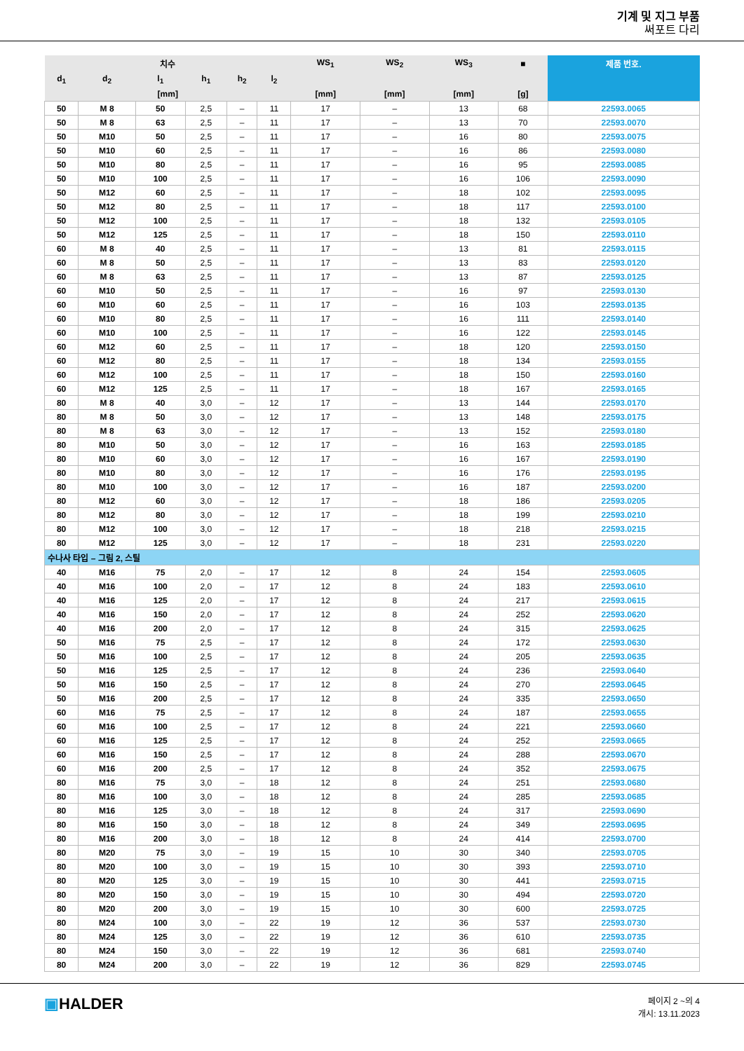기계 및 지그 부품
써포트 다리
| 치수 | | | | | | WS<sub>1</sub> | WS<sub>2</sub> | WS<sub>3</sub> | ■ | 제품 번호. |
| --- | --- | --- | --- | --- | --- | --- | --- | --- | --- | --- |
| d<sub>1</sub> | d<sub>2</sub> | l<sub>1</sub> | h<sub>1</sub> | h<sub>2</sub> | l<sub>2</sub> | | | | | |
| [mm] | | | | | | [mm] | [mm] | [mm] | [g] | |
| 50 | M 8 | 50 | 2,5 | – | 11 | 17 | – | 13 | 68 | 22593.0065 |
| 50 | M 8 | 63 | 2,5 | – | 11 | 17 | – | 13 | 70 | 22593.0070 |
| 50 | M10 | 50 | 2,5 | – | 11 | 17 | – | 16 | 80 | 22593.0075 |
| 50 | M10 | 60 | 2,5 | – | 11 | 17 | – | 16 | 86 | 22593.0080 |
| 50 | M10 | 80 | 2,5 | – | 11 | 17 | – | 16 | 95 | 22593.0085 |
| 50 | M10 | 100 | 2,5 | – | 11 | 17 | – | 16 | 106 | 22593.0090 |
| 50 | M12 | 60 | 2,5 | – | 11 | 17 | – | 18 | 102 | 22593.0095 |
| 50 | M12 | 80 | 2,5 | – | 11 | 17 | – | 18 | 117 | 22593.0100 |
| 50 | M12 | 100 | 2,5 | – | 11 | 17 | – | 18 | 132 | 22593.0105 |
| 50 | M12 | 125 | 2,5 | – | 11 | 17 | – | 18 | 150 | 22593.0110 |
| 60 | M 8 | 40 | 2,5 | – | 11 | 17 | – | 13 | 81 | 22593.0115 |
| 60 | M 8 | 50 | 2,5 | – | 11 | 17 | – | 13 | 83 | 22593.0120 |
| 60 | M 8 | 63 | 2,5 | – | 11 | 17 | – | 13 | 87 | 22593.0125 |
| 60 | M10 | 50 | 2,5 | – | 11 | 17 | – | 16 | 97 | 22593.0130 |
| 60 | M10 | 60 | 2,5 | – | 11 | 17 | – | 16 | 103 | 22593.0135 |
| 60 | M10 | 80 | 2,5 | – | 11 | 17 | – | 16 | 111 | 22593.0140 |
| 60 | M10 | 100 | 2,5 | – | 11 | 17 | – | 16 | 122 | 22593.0145 |
| 60 | M12 | 60 | 2,5 | – | 11 | 17 | – | 18 | 120 | 22593.0150 |
| 60 | M12 | 80 | 2,5 | – | 11 | 17 | – | 18 | 134 | 22593.0155 |
| 60 | M12 | 100 | 2,5 | – | 11 | 17 | – | 18 | 150 | 22593.0160 |
| 60 | M12 | 125 | 2,5 | – | 11 | 17 | – | 18 | 167 | 22593.0165 |
| 80 | M 8 | 40 | 3,0 | – | 12 | 17 | – | 13 | 144 | 22593.0170 |
| 80 | M 8 | 50 | 3,0 | – | 12 | 17 | – | 13 | 148 | 22593.0175 |
| 80 | M 8 | 63 | 3,0 | – | 12 | 17 | – | 13 | 152 | 22593.0180 |
| 80 | M10 | 50 | 3,0 | – | 12 | 17 | – | 16 | 163 | 22593.0185 |
| 80 | M10 | 60 | 3,0 | – | 12 | 17 | – | 16 | 167 | 22593.0190 |
| 80 | M10 | 80 | 3,0 | – | 12 | 17 | – | 16 | 176 | 22593.0195 |
| 80 | M10 | 100 | 3,0 | – | 12 | 17 | – | 16 | 187 | 22593.0200 |
| 80 | M12 | 60 | 3,0 | – | 12 | 17 | – | 18 | 186 | 22593.0205 |
| 80 | M12 | 80 | 3,0 | – | 12 | 17 | – | 18 | 199 | 22593.0210 |
| 80 | M12 | 100 | 3,0 | – | 12 | 17 | – | 18 | 218 | 22593.0215 |
| 80 | M12 | 125 | 3,0 | – | 12 | 17 | – | 18 | 231 | 22593.0220 |
| 수나사 타입 – 그림 2, 스틸 | | | | | | | | | | |
| 40 | M16 | 75 | 2,0 | – | 17 | 12 | 8 | 24 | 154 | 22593.0605 |
| 40 | M16 | 100 | 2,0 | – | 17 | 12 | 8 | 24 | 183 | 22593.0610 |
| 40 | M16 | 125 | 2,0 | – | 17 | 12 | 8 | 24 | 217 | 22593.0615 |
| 40 | M16 | 150 | 2,0 | – | 17 | 12 | 8 | 24 | 252 | 22593.0620 |
| 40 | M16 | 200 | 2,0 | – | 17 | 12 | 8 | 24 | 315 | 22593.0625 |
| 50 | M16 | 75 | 2,5 | – | 17 | 12 | 8 | 24 | 172 | 22593.0630 |
| 50 | M16 | 100 | 2,5 | – | 17 | 12 | 8 | 24 | 205 | 22593.0635 |
| 50 | M16 | 125 | 2,5 | – | 17 | 12 | 8 | 24 | 236 | 22593.0640 |
| 50 | M16 | 150 | 2,5 | – | 17 | 12 | 8 | 24 | 270 | 22593.0645 |
| 50 | M16 | 200 | 2,5 | – | 17 | 12 | 8 | 24 | 335 | 22593.0650 |
| 60 | M16 | 75 | 2,5 | – | 17 | 12 | 8 | 24 | 187 | 22593.0655 |
| 60 | M16 | 100 | 2,5 | – | 17 | 12 | 8 | 24 | 221 | 22593.0660 |
| 60 | M16 | 125 | 2,5 | – | 17 | 12 | 8 | 24 | 252 | 22593.0665 |
| 60 | M16 | 150 | 2,5 | – | 17 | 12 | 8 | 24 | 288 | 22593.0670 |
| 60 | M16 | 200 | 2,5 | – | 17 | 12 | 8 | 24 | 352 | 22593.0675 |
| 80 | M16 | 75 | 3,0 | – | 18 | 12 | 8 | 24 | 251 | 22593.0680 |
| 80 | M16 | 100 | 3,0 | – | 18 | 12 | 8 | 24 | 285 | 22593.0685 |
| 80 | M16 | 125 | 3,0 | – | 18 | 12 | 8 | 24 | 317 | 22593.0690 |
| 80 | M16 | 150 | 3,0 | – | 18 | 12 | 8 | 24 | 349 | 22593.0695 |
| 80 | M16 | 200 | 3,0 | – | 18 | 12 | 8 | 24 | 414 | 22593.0700 |
| 80 | M20 | 75 | 3,0 | – | 19 | 15 | 10 | 30 | 340 | 22593.0705 |
| 80 | M20 | 100 | 3,0 | – | 19 | 15 | 10 | 30 | 393 | 22593.0710 |
| 80 | M20 | 125 | 3,0 | – | 19 | 15 | 10 | 30 | 441 | 22593.0715 |
| 80 | M20 | 150 | 3,0 | – | 19 | 15 | 10 | 30 | 494 | 22593.0720 |
| 80 | M20 | 200 | 3,0 | – | 19 | 15 | 10 | 30 | 600 | 22593.0725 |
| 80 | M24 | 100 | 3,0 | – | 22 | 19 | 12 | 36 | 537 | 22593.0730 |
| 80 | M24 | 125 | 3,0 | – | 22 | 19 | 12 | 36 | 610 | 22593.0735 |
| 80 | M24 | 150 | 3,0 | – | 22 | 19 | 12 | 36 | 681 | 22593.0740 |
| 80 | M24 | 200 | 3,0 | – | 22 | 19 | 12 | 36 | 829 | 22593.0745 |
▣HALDER
페이지 2 ~의 4
개시: 13.11.2023